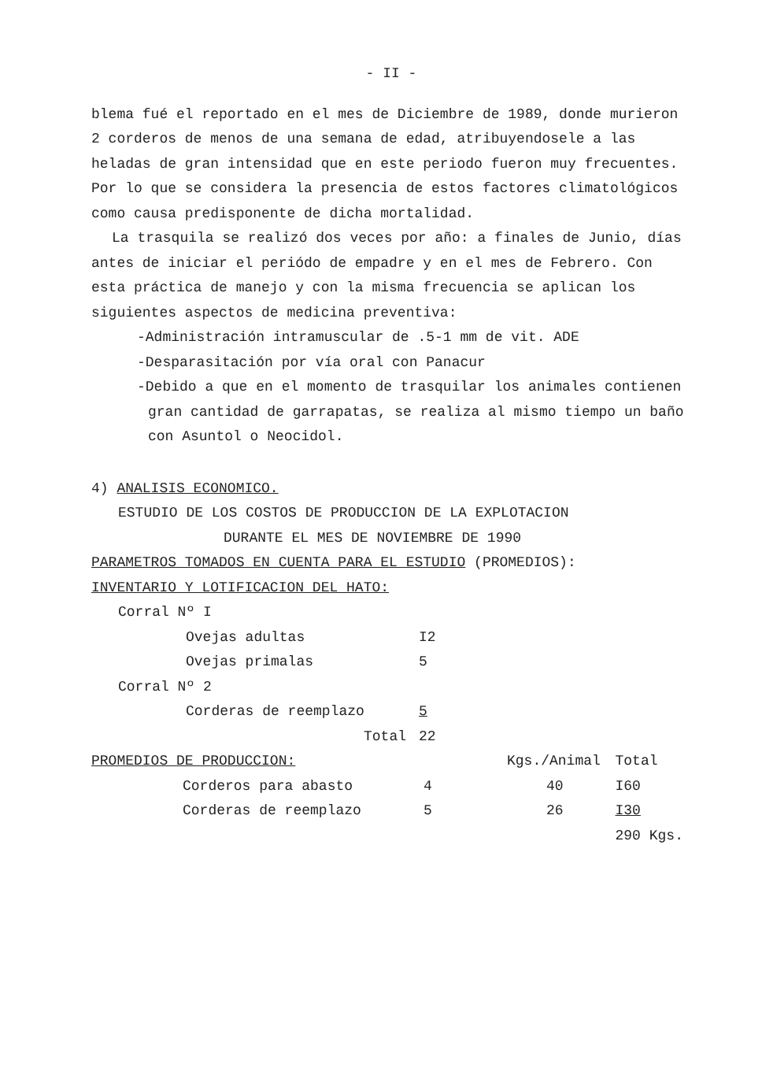- II -
blema fué el reportado en el mes de Diciembre de 1989, donde murieron 2 corderos de menos de una semana de edad, atribuyendosele a las heladas de gran intensidad que en este periodo fueron muy frecuentes. Por lo que se considera la presencia de estos factores climatológicos como causa predisponente de dicha mortalidad.
La trasquila se realizó dos veces por año: a finales de Junio, días antes de iniciar el periódo de empadre y en el mes de Febrero. Con esta práctica de manejo y con la misma frecuencia se aplican los siguientes aspectos de medicina preventiva:
-Administración intramuscular de .5-1 mm de vit. ADE
-Desparasitación por vía oral con Panacur
-Debido a que en el momento de trasquilar los animales contienen gran cantidad de garrapatas, se realiza al mismo tiempo un baño con Asuntol o Neocidol.
4) ANALISIS ECONOMICO.
ESTUDIO DE LOS COSTOS DE PRODUCCION DE LA EXPLOTACION
DURANTE EL MES DE NOVIEMBRE DE 1990
PARAMETROS TOMADOS EN CUENTA PARA EL ESTUDIO (PROMEDIOS):
INVENTARIO Y LOTIFICACION DEL HATO:
| Corral Nº I | | |
| | Ovejas adultas | I2 |
| | Ovejas primalas | 5 |
| Corral Nº 2 | | |
| | Corderas de reemplazo | 5 |
| | Total | 22 |
| PROMEDIOS DE PRODUCCION: | | | Kgs./Animal | Total |
| | Corderos para abasto | 4 | 40 | I60 |
| | Corderas de reemplazo | 5 | 26 | I30 |
| | | | | 290 Kgs. |